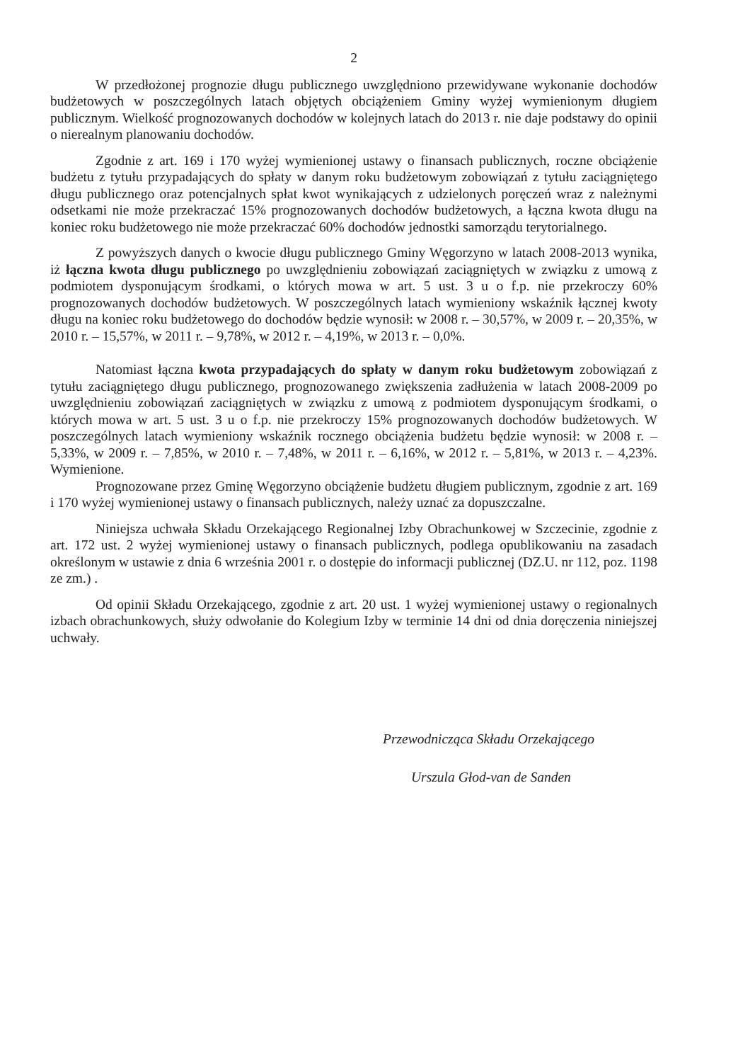2
W przedłożonej prognozie długu publicznego uwzględniono przewidywane wykonanie dochodów budżetowych w poszczególnych latach objętych obciążeniem Gminy wyżej wymienionym długiem publicznym. Wielkość prognozowanych dochodów w kolejnych latach do 2013 r. nie daje podstawy do opinii o nierealnym planowaniu dochodów.
Zgodnie z art. 169 i 170 wyżej wymienionej ustawy o finansach publicznych, roczne obciążenie budżetu z tytułu przypadających do spłaty w danym roku budżetowym zobowiązań z tytułu zaciągniętego długu publicznego oraz potencjalnych spłat kwot wynikających z udzielonych poręczeń wraz z należnymi odsetkami nie może przekraczać 15% prognozowanych dochodów budżetowych, a łączna kwota długu na koniec roku budżetowego nie może przekraczać 60% dochodów jednostki samorządu terytorialnego.
Z powyższych danych o kwocie długu publicznego Gminy Węgorzyno w latach 2008-2013 wynika, iż łączna kwota długu publicznego po uwzględnieniu zobowiązań zaciągniętych w związku z umową z podmiotem dysponującym środkami, o których mowa w art. 5 ust. 3 u o f.p. nie przekroczy 60% prognozowanych dochodów budżetowych. W poszczególnych latach wymieniony wskaźnik łącznej kwoty długu na koniec roku budżetowego do dochodów będzie wynosił: w 2008 r. – 30,57%, w 2009 r. – 20,35%, w 2010 r. – 15,57%, w 2011 r. – 9,78%, w 2012 r. – 4,19%, w 2013 r. – 0,0%.
Natomiast łączna kwota przypadających do spłaty w danym roku budżetowym zobowiązań z tytułu zaciągniętego długu publicznego, prognozowanego zwiększenia zadłużenia w latach 2008-2009 po uwzględnieniu zobowiązań zaciągniętych w związku z umową z podmiotem dysponującym środkami, o których mowa w art. 5 ust. 3 u o f.p. nie przekroczy 15% prognozowanych dochodów budżetowych. W poszczególnych latach wymieniony wskaźnik rocznego obciążenia budżetu będzie wynosił: w 2008 r. – 5,33%, w 2009 r. – 7,85%, w 2010 r. – 7,48%, w 2011 r. – 6,16%, w 2012 r. – 5,81%, w 2013 r. – 4,23%. Wymienione.
Prognozowane przez Gminę Węgorzyno obciążenie budżetu długiem publicznym, zgodnie z art. 169 i 170 wyżej wymienionej ustawy o finansach publicznych, należy uznać za dopuszczalne.
Niniejsza uchwała Składu Orzekającego Regionalnej Izby Obrachunkowej w Szczecinie, zgodnie z art. 172 ust. 2 wyżej wymienionej ustawy o finansach publicznych, podlega opublikowaniu na zasadach określonym w ustawie z dnia 6 września 2001 r. o dostępie do informacji publicznej (DZ.U. nr 112, poz. 1198 ze zm.) .
Od opinii Składu Orzekającego, zgodnie z art. 20 ust. 1 wyżej wymienionej ustawy o regionalnych izbach obrachunkowych, służy odwołanie do Kolegium Izby w terminie 14 dni od dnia doręczenia niniejszej uchwały.
Przewodnicząca Składu Orzekającego
Urszula Głod-van de Sanden